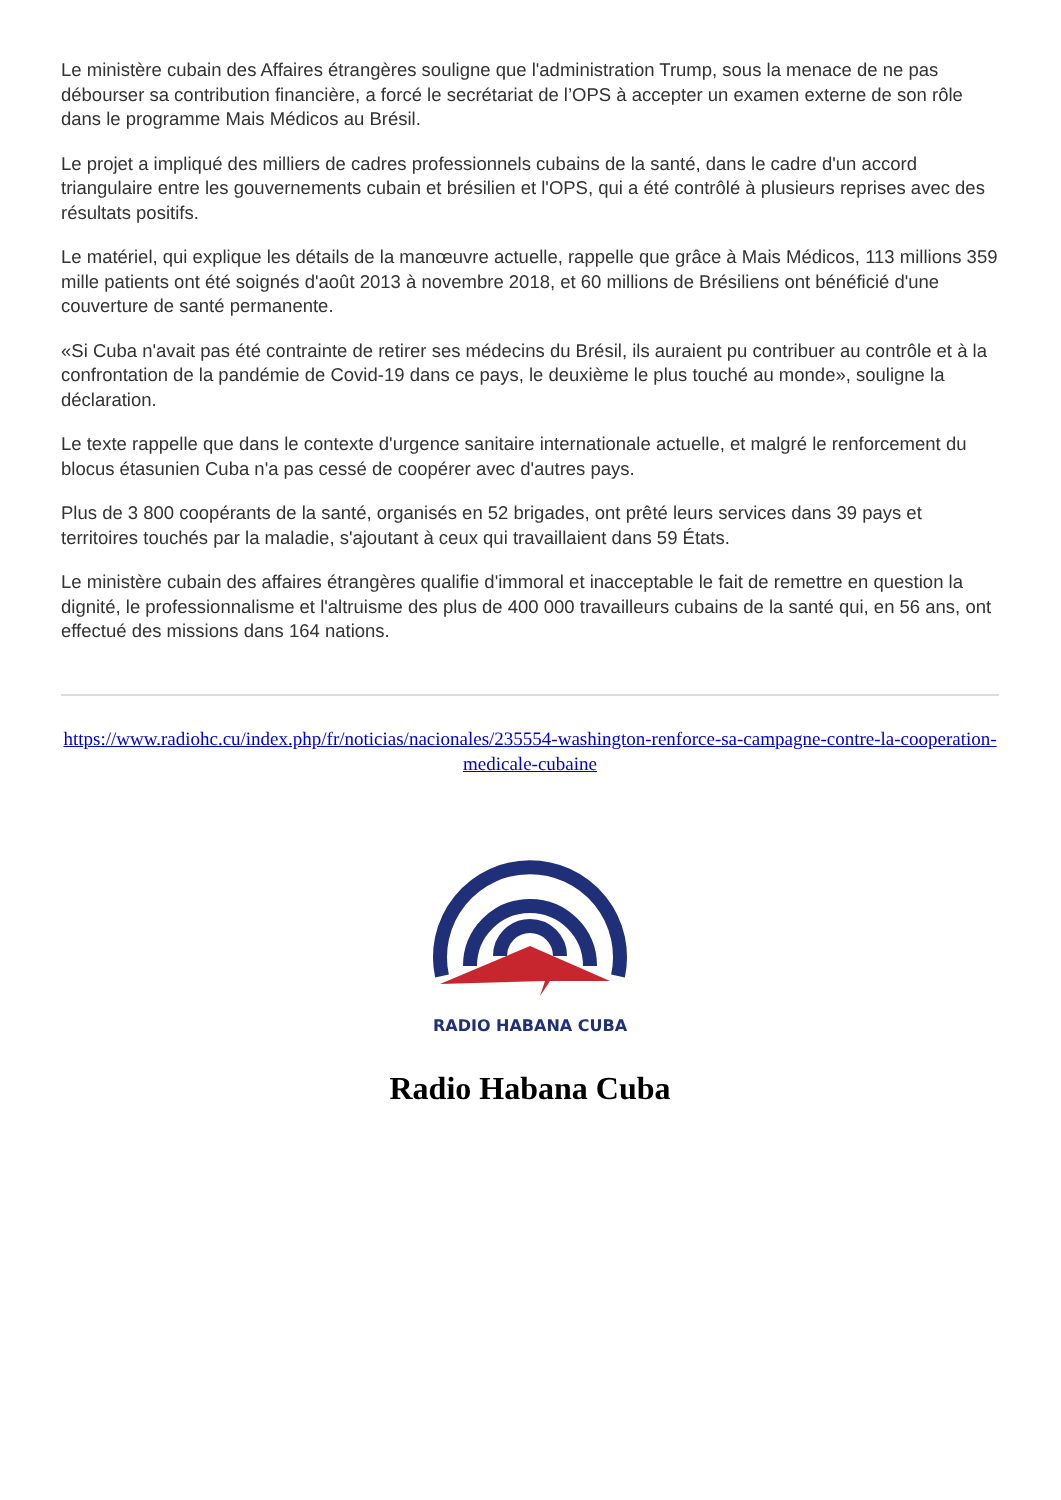Le ministère cubain des Affaires étrangères souligne que l'administration Trump, sous la menace de ne pas débourser sa contribution financière, a forcé le secrétariat de l’OPS à accepter un examen externe de son rôle dans le programme Mais Médicos au Brésil.
Le projet a impliqué des milliers de cadres professionnels cubains de la santé, dans le cadre d'un accord triangulaire entre les gouvernements cubain et brésilien et l'OPS, qui a été contrôlé à plusieurs reprises avec des résultats positifs.
Le matériel, qui explique les détails de la manœuvre actuelle, rappelle que grâce à Mais Médicos, 113 millions 359 mille patients ont été soignés d'août 2013 à novembre 2018, et 60 millions de Brésiliens ont bénéficié d'une couverture de santé permanente.
«Si Cuba n'avait pas été contrainte de retirer ses médecins du Brésil, ils auraient pu contribuer au contrôle et à la confrontation de la pandémie de Covid-19 dans ce pays, le deuxième le plus touché au monde», souligne la déclaration.
Le texte rappelle que dans le contexte d'urgence sanitaire internationale actuelle, et malgré le renforcement du blocus étasunien Cuba n'a pas cessé de coopérer avec d'autres pays.
Plus de 3 800 coopérants de la santé, organisés en 52 brigades, ont prêté leurs services dans 39 pays et territoires touchés par la maladie, s'ajoutant à ceux qui travaillaient dans 59 États.
Le ministère cubain des affaires étrangères qualifie d'immoral et inacceptable le fait de remettre en question la dignité, le professionnalisme et l'altruisme des plus de 400 000 travailleurs cubains de la santé qui, en 56 ans, ont effectué des missions dans 164 nations.
https://www.radiohc.cu/index.php/fr/noticias/nacionales/235554-washington-renforce-sa-campagne-contre-la-cooperation-medicale-cubaine
RADIO HABANA CUBA
Radio Habana Cuba